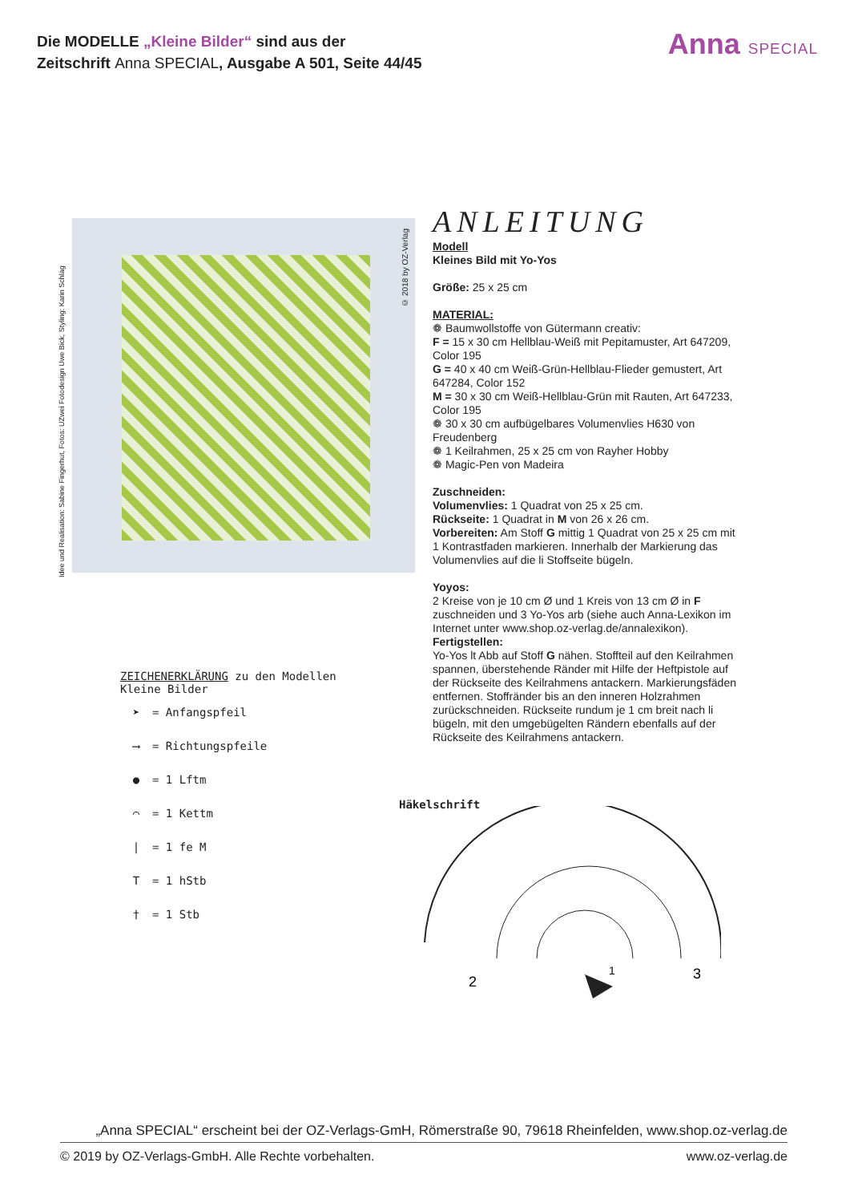Die MODELLE „Kleine Bilder“ sind aus der
Zeitschrift Anna SPECIAL, Ausgabe A 501, Seite 44/45
Anna SPECIAL
Idee und Realisation: Sabine Fingerhut, Fotos: UZwei Fotodesign Uwe Bick, Styling: Karin Schlag
© 2018 by OZ-Verlag
ANLEITUNG
Modell
Kleines Bild mit Yo-Yos
Größe: 25 x 25 cm
MATERIAL:
❁ Baumwollstoffe von Gütermann creativ:
F = 15 x 30 cm Hellblau-Weiß mit Pepitamuster, Art 647209, Color 195
G = 40 x 40 cm Weiß-Grün-Hellblau-Flieder gemustert, Art 647284, Color 152
M = 30 x 30 cm Weiß-Hellblau-Grün mit Rauten, Art 647233, Color 195
❁ 30 x 30 cm aufbügelbares Volumenvlies H630 von Freudenberg
❁ 1 Keilrahmen, 25 x 25 cm von Rayher Hobby
❁ Magic-Pen von Madeira
Zuschneiden:
Volumenvlies: 1 Quadrat von 25 x 25 cm.
Rückseite: 1 Quadrat in M von 26 x 26 cm.
Vorbereiten: Am Stoff G mittig 1 Quadrat von 25 x 25 cm mit 1 Kontrastfaden markieren. Innerhalb der Markierung das Volumenvlies auf die li Stoffseite bügeln.
Yoyos:
2 Kreise von je 10 cm Ø und 1 Kreis von 13 cm Ø in F zuschneiden und 3 Yo-Yos arb (siehe auch Anna-Lexikon im Internet unter www.shop.oz-verlag.de/annalexikon).
Fertigstellen:
Yo-Yos lt Abb auf Stoff G nähen. Stoffteil auf den Keilrahmen spannen, überstehende Ränder mit Hilfe der Heftpistole auf der Rückseite des Keilrahmens antackern. Markierungsfäden entfernen. Stoffränder bis an den inneren Holzrahmen zurückschneiden. Rückseite rundum je 1 cm breit nach li bügeln, mit den umgebügelten Rändern ebenfalls auf der Rückseite des Keilrahmens antackern.
ZEICHENERKLÄRUNG zu den Modellen
Kleine Bilder
➤ = Anfangspfeil
⟶ = Richtungspfeile
● = 1 Lftm
⌒ = 1 Kettm
| = 1 fe M
T = 1 hStb
† = 1 Stb
Häkelschrift
2
1
3
„Anna SPECIAL“ erscheint bei der OZ-Verlags-GmH, Römerstraße 90, 79618 Rheinfelden, www.shop.oz-verlag.de
© 2019 by OZ-Verlags-GmbH. Alle Rechte vorbehalten. www.oz-verlag.de